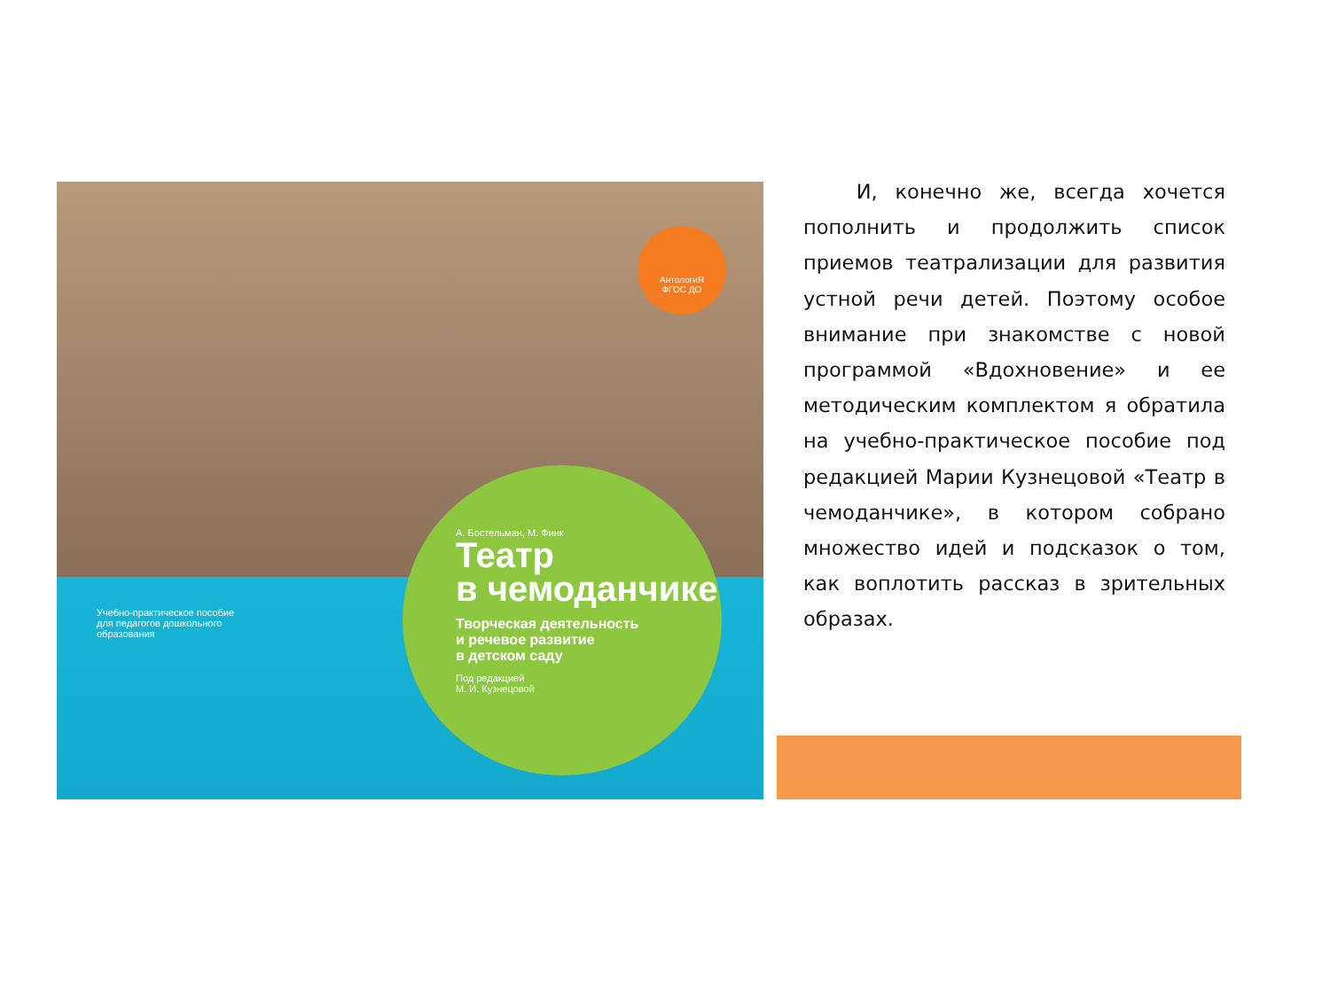АнтологиЯ
ФГОС ДО
Учебно-практическое пособие
для педагогов дошкольного
образования
А. Бостельман, М. Финк
Театр
в чемоданчике
Творческая деятельность
и речевое развитие
в детском саду
Под редакцией
М. И. Кузнецовой
И, конечно же, всегда хочется пополнить и продолжить список приемов театрализации для развития устной речи детей. Поэтому особое внимание при знакомстве с новой программой «Вдохновение» и ее методическим комплектом я обратила на учебно-практическое пособие под редакцией Марии Кузнецовой «Театр в чемоданчике», в котором собрано множество идей и подсказок о том, как воплотить рассказ в зрительных образах.